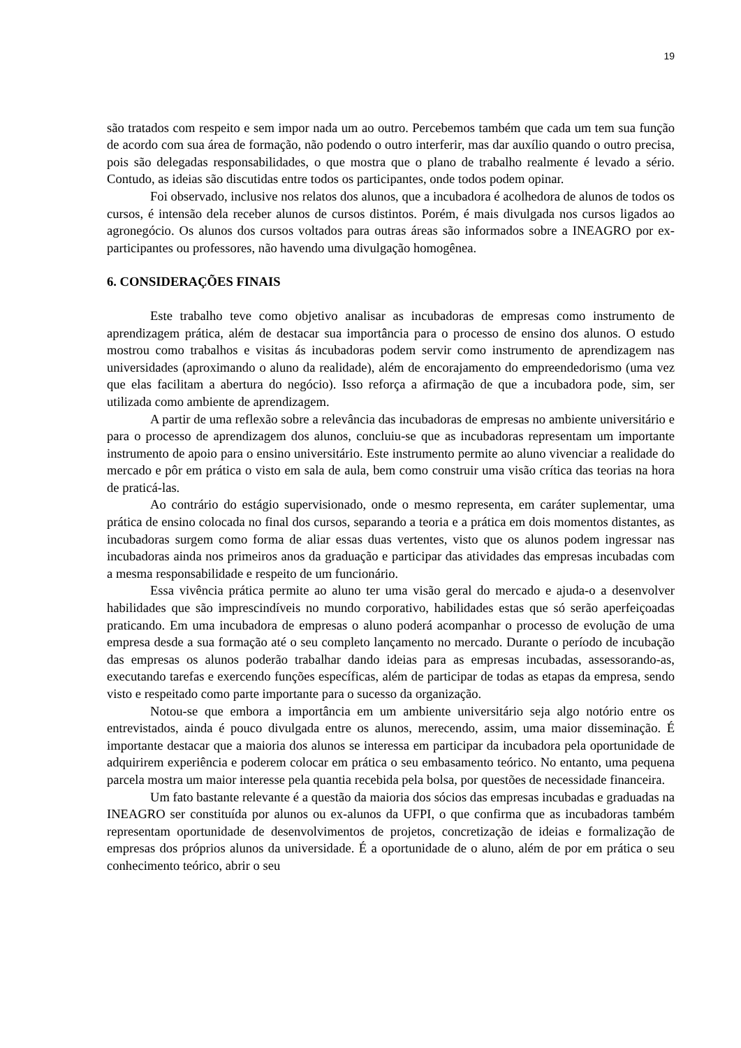19
são tratados com respeito e sem impor nada um ao outro. Percebemos também que cada um tem sua função de acordo com sua área de formação, não podendo o outro interferir, mas dar auxílio quando o outro precisa, pois são delegadas responsabilidades, o que mostra que o plano de trabalho realmente é levado a sério. Contudo, as ideias são discutidas entre todos os participantes, onde todos podem opinar.
Foi observado, inclusive nos relatos dos alunos, que a incubadora é acolhedora de alunos de todos os cursos, é intensão dela receber alunos de cursos distintos. Porém, é mais divulgada nos cursos ligados ao agronegócio. Os alunos dos cursos voltados para outras áreas são informados sobre a INEAGRO por ex-participantes ou professores, não havendo uma divulgação homogênea.
6. CONSIDERAÇÕES FINAIS
Este trabalho teve como objetivo analisar as incubadoras de empresas como instrumento de aprendizagem prática, além de destacar sua importância para o processo de ensino dos alunos. O estudo mostrou como trabalhos e visitas ás incubadoras podem servir como instrumento de aprendizagem nas universidades (aproximando o aluno da realidade), além de encorajamento do empreendedorismo (uma vez que elas facilitam a abertura do negócio). Isso reforça a afirmação de que a incubadora pode, sim, ser utilizada como ambiente de aprendizagem.
A partir de uma reflexão sobre a relevância das incubadoras de empresas no ambiente universitário e para o processo de aprendizagem dos alunos, concluiu-se que as incubadoras representam um importante instrumento de apoio para o ensino universitário. Este instrumento permite ao aluno vivenciar a realidade do mercado e pôr em prática o visto em sala de aula, bem como construir uma visão crítica das teorias na hora de praticá-las.
Ao contrário do estágio supervisionado, onde o mesmo representa, em caráter suplementar, uma prática de ensino colocada no final dos cursos, separando a teoria e a prática em dois momentos distantes, as incubadoras surgem como forma de aliar essas duas vertentes, visto que os alunos podem ingressar nas incubadoras ainda nos primeiros anos da graduação e participar das atividades das empresas incubadas com a mesma responsabilidade e respeito de um funcionário.
Essa vivência prática permite ao aluno ter uma visão geral do mercado e ajuda-o a desenvolver habilidades que são imprescindíveis no mundo corporativo, habilidades estas que só serão aperfeiçoadas praticando. Em uma incubadora de empresas o aluno poderá acompanhar o processo de evolução de uma empresa desde a sua formação até o seu completo lançamento no mercado. Durante o período de incubação das empresas os alunos poderão trabalhar dando ideias para as empresas incubadas, assessorando-as, executando tarefas e exercendo funções específicas, além de participar de todas as etapas da empresa, sendo visto e respeitado como parte importante para o sucesso da organização.
Notou-se que embora a importância em um ambiente universitário seja algo notório entre os entrevistados, ainda é pouco divulgada entre os alunos, merecendo, assim, uma maior disseminação. É importante destacar que a maioria dos alunos se interessa em participar da incubadora pela oportunidade de adquirirem experiência e poderem colocar em prática o seu embasamento teórico. No entanto, uma pequena parcela mostra um maior interesse pela quantia recebida pela bolsa, por questões de necessidade financeira.
Um fato bastante relevante é a questão da maioria dos sócios das empresas incubadas e graduadas na INEAGRO ser constituída por alunos ou ex-alunos da UFPI, o que confirma que as incubadoras também representam oportunidade de desenvolvimentos de projetos, concretização de ideias e formalização de empresas dos próprios alunos da universidade. É a oportunidade de o aluno, além de por em prática o seu conhecimento teórico, abrir o seu